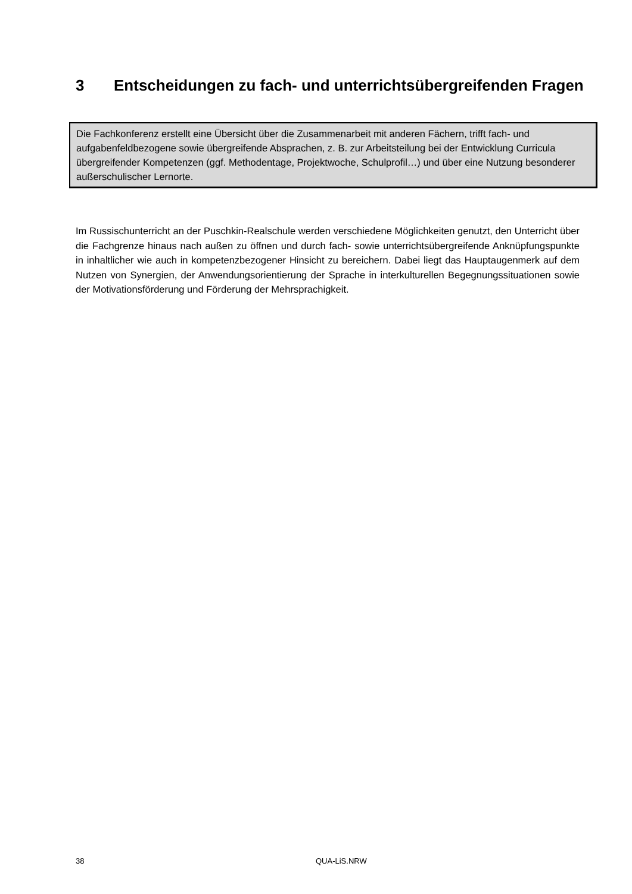3 Entscheidungen zu fach- und unterrichtsübergreifenden Fragen
Die Fachkonferenz erstellt eine Übersicht über die Zusammenarbeit mit anderen Fächern, trifft fach- und aufgabenfeldbezogene sowie übergreifende Absprachen, z. B. zur Arbeitsteilung bei der Entwicklung Curricula übergreifender Kompetenzen (ggf. Methodentage, Projektwoche, Schulprofil…) und über eine Nutzung besonderer außerschulischer Lernorte.
Im Russischunterricht an der Puschkin-Realschule werden verschiedene Möglichkeiten genutzt, den Unterricht über die Fachgrenze hinaus nach außen zu öffnen und durch fach- sowie unterrichtsübergreifende Anknüpfungspunkte in inhaltlicher wie auch in kompetenzbezogener Hinsicht zu bereichern. Dabei liegt das Hauptaugenmerk auf dem Nutzen von Synergien, der Anwendungsorientierung der Sprache in interkulturellen Begegnungssituationen sowie der Motivationsförderung und Förderung der Mehrsprachigkeit.
38 QUA-LiS.NRW